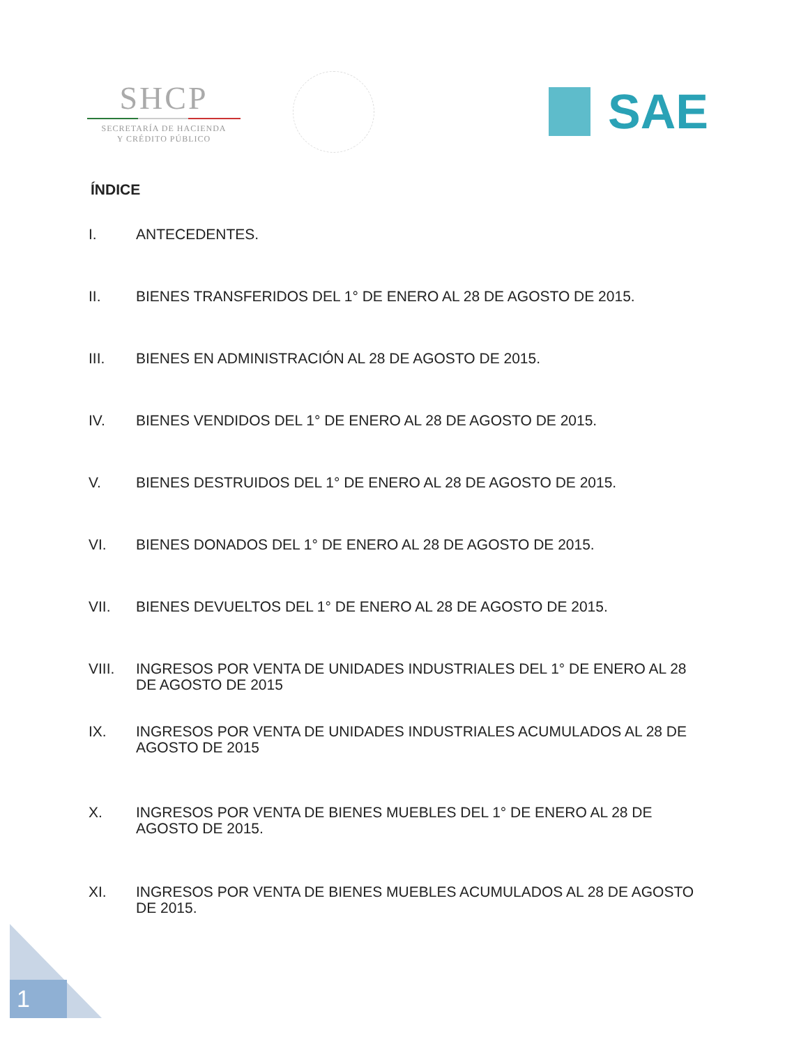SHCP
SECRETARÍA DE HACIENDA
Y CRÉDITO PÚBLICO
SAE
ÍNDICE
I. ANTECEDENTES.
II. BIENES TRANSFERIDOS DEL 1° DE ENERO AL 28 DE AGOSTO DE 2015.
III. BIENES EN ADMINISTRACIÓN AL 28 DE AGOSTO DE 2015.
IV. BIENES VENDIDOS DEL 1° DE ENERO AL 28 DE AGOSTO DE 2015.
V. BIENES DESTRUIDOS DEL 1° DE ENERO AL 28 DE AGOSTO DE 2015.
VI. BIENES DONADOS DEL 1° DE ENERO AL 28 DE AGOSTO DE 2015.
VII. BIENES DEVUELTOS DEL 1° DE ENERO AL 28 DE AGOSTO DE 2015.
VIII. INGRESOS POR VENTA DE UNIDADES INDUSTRIALES DEL 1° DE ENERO AL 28 DE AGOSTO DE 2015
IX. INGRESOS POR VENTA DE UNIDADES INDUSTRIALES ACUMULADOS AL 28 DE AGOSTO DE 2015
X. INGRESOS POR VENTA DE BIENES MUEBLES DEL 1° DE ENERO AL 28 DE AGOSTO DE 2015.
XI. INGRESOS POR VENTA DE BIENES MUEBLES ACUMULADOS AL 28 DE AGOSTO DE 2015.
1